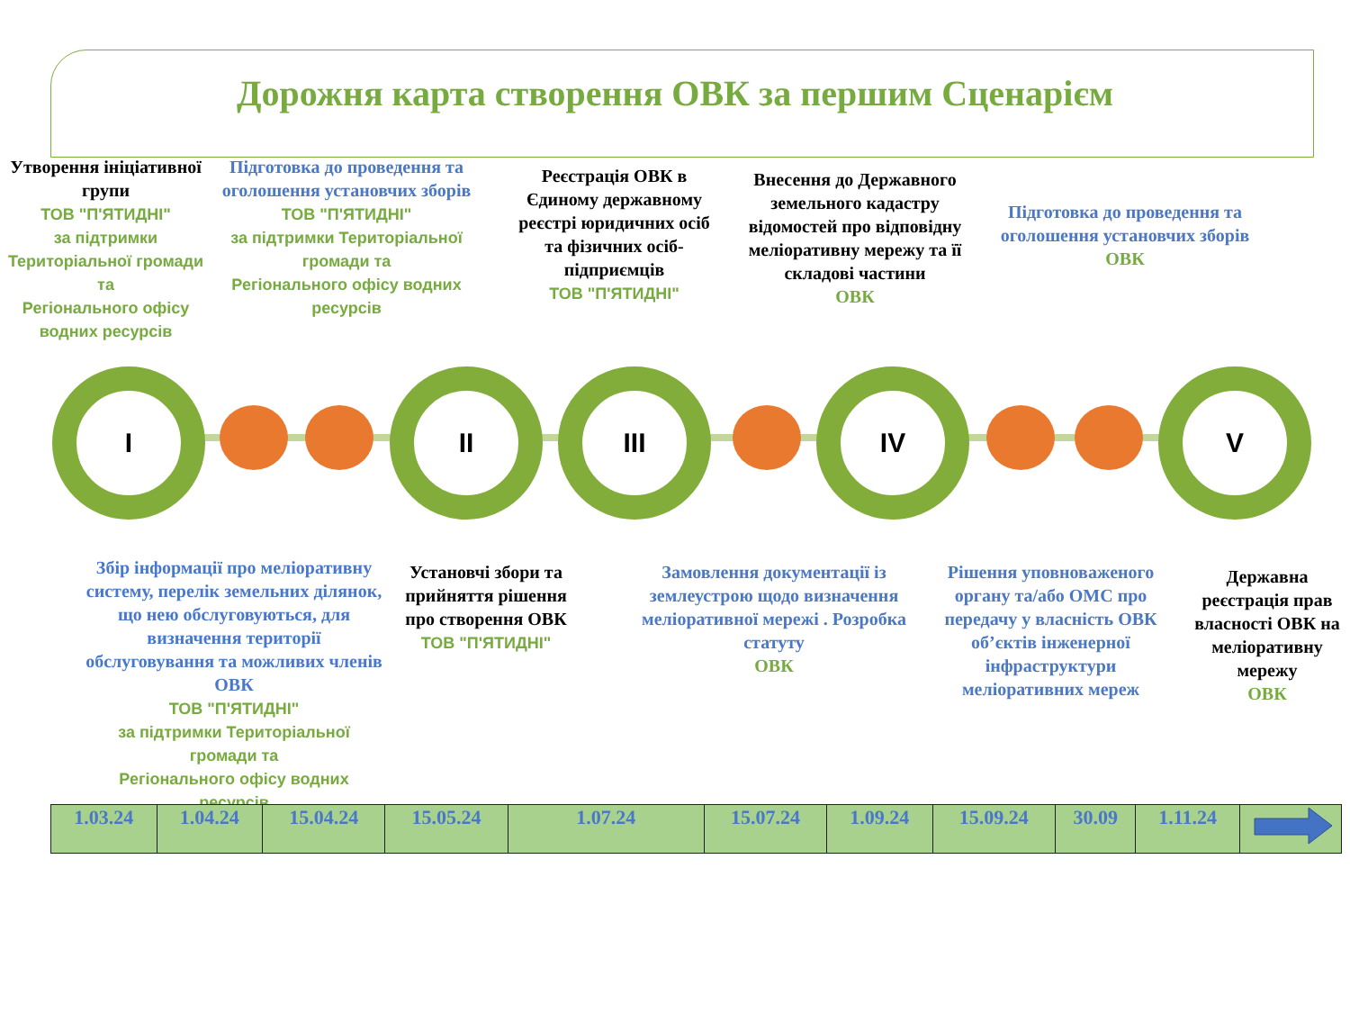Дорожня карта створення ОВК за першим Сценарієм
Утворення ініціативної групи
ТОВ "П'ЯТИДНІ"
за підтримки Територіальної громади та
Регіонального офісу водних ресурсів
Підготовка до проведення та оголошення установчих зборів
ТОВ "П'ЯТИДНІ"
за підтримки Територіальної громади та
Регіонального офісу водних ресурсів
Реєстрація ОВК в Єдиному державному реєстрі юридичних осіб та фізичних осіб-підприємців
ТОВ "П'ЯТИДНІ"
Внесення до Державного земельного кадастру відомостей про відповідну меліоративну мережу та її складові частини
ОВК
Підготовка до проведення та оголошення установчих зборів
ОВК
I II III IV V
Збір інформації про меліоративну систему, перелік земельних ділянок, що нею обслуговуються, для визначення території обслуговування та можливих членів ОВК
ТОВ "П'ЯТИДНІ"
за підтримки Територіальної громади та
Регіонального офісу водних ресурсів
Установчі збори та прийняття рішення про створення ОВК
ТОВ "П'ЯТИДНІ"
Замовлення документації із землеустрою щодо визначення меліоративної мережі . Розробка статуту
ОВК
Рішення уповноваженого органу та/або ОМС про передачу у власність ОВК об’єктів інженерної інфраструктури меліоративних мереж
Державна реєстрація прав власності ОВК на меліоративну мережу
ОВК
| 1.03.24 | 1.04.24 | 15.04.24 | 15.05.24 | 1.07.24 | 15.07.24 | 1.09.24 | 15.09.24 | 30.09 | 1.11.24 | |